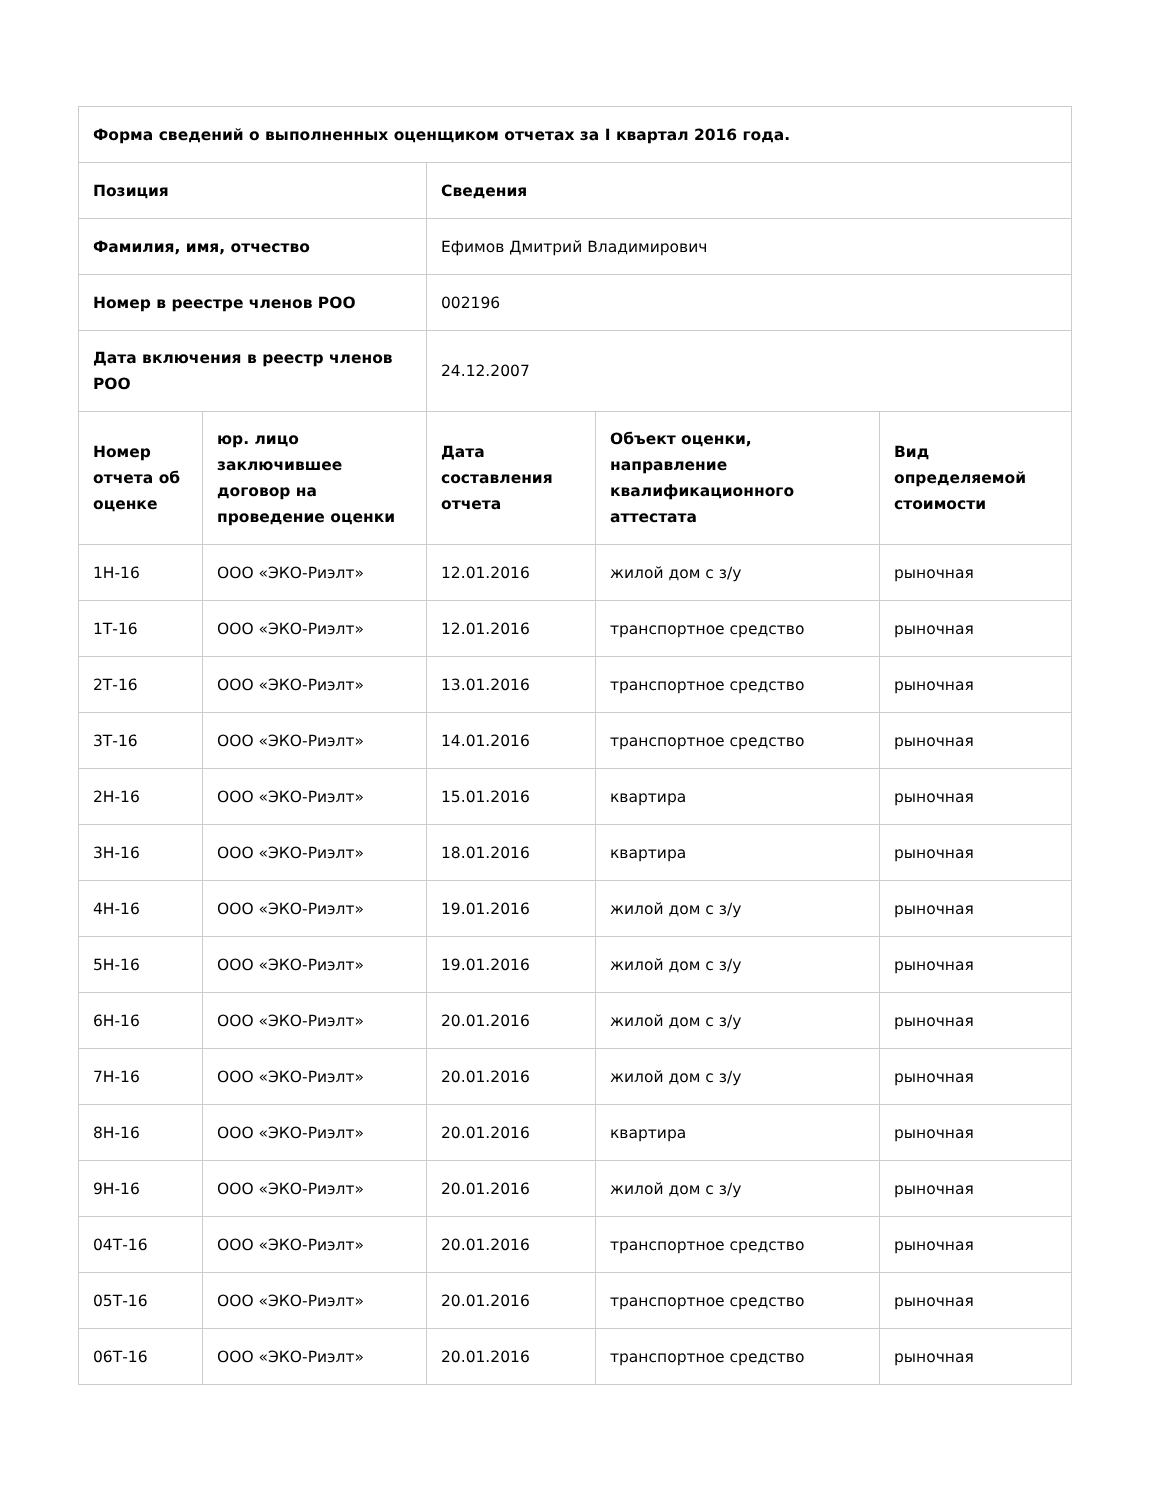| Форма сведений о выполненных оценщиком отчетах за I квартал 2016 года. | | | | |
| --- | --- | --- | --- | --- |
| Позиция | | Сведения | | |
| Фамилия, имя, отчество | | Ефимов Дмитрий Владимирович | | |
| Номер в реестре членов РОО | | 002196 | | |
| Дата включения в реестр членов РОО | | 24.12.2007 | | |
| Номер отчета об оценке | юр. лицо заключившее договор на проведение оценки | Дата составления отчета | Объект оценки, направление квалификационного аттестата | Вид определяемой стоимости |
| 1Н-16 | ООО «ЭКО-Риэлт» | 12.01.2016 | жилой дом с з/у | рыночная |
| 1Т-16 | ООО «ЭКО-Риэлт» | 12.01.2016 | транспортное средство | рыночная |
| 2Т-16 | ООО «ЭКО-Риэлт» | 13.01.2016 | транспортное средство | рыночная |
| 3Т-16 | ООО «ЭКО-Риэлт» | 14.01.2016 | транспортное средство | рыночная |
| 2Н-16 | ООО «ЭКО-Риэлт» | 15.01.2016 | квартира | рыночная |
| 3Н-16 | ООО «ЭКО-Риэлт» | 18.01.2016 | квартира | рыночная |
| 4Н-16 | ООО «ЭКО-Риэлт» | 19.01.2016 | жилой дом с з/у | рыночная |
| 5Н-16 | ООО «ЭКО-Риэлт» | 19.01.2016 | жилой дом с з/у | рыночная |
| 6Н-16 | ООО «ЭКО-Риэлт» | 20.01.2016 | жилой дом с з/у | рыночная |
| 7Н-16 | ООО «ЭКО-Риэлт» | 20.01.2016 | жилой дом с з/у | рыночная |
| 8Н-16 | ООО «ЭКО-Риэлт» | 20.01.2016 | квартира | рыночная |
| 9Н-16 | ООО «ЭКО-Риэлт» | 20.01.2016 | жилой дом с з/у | рыночная |
| 04Т-16 | ООО «ЭКО-Риэлт» | 20.01.2016 | транспортное средство | рыночная |
| 05Т-16 | ООО «ЭКО-Риэлт» | 20.01.2016 | транспортное средство | рыночная |
| 06Т-16 | ООО «ЭКО-Риэлт» | 20.01.2016 | транспортное средство | рыночная |